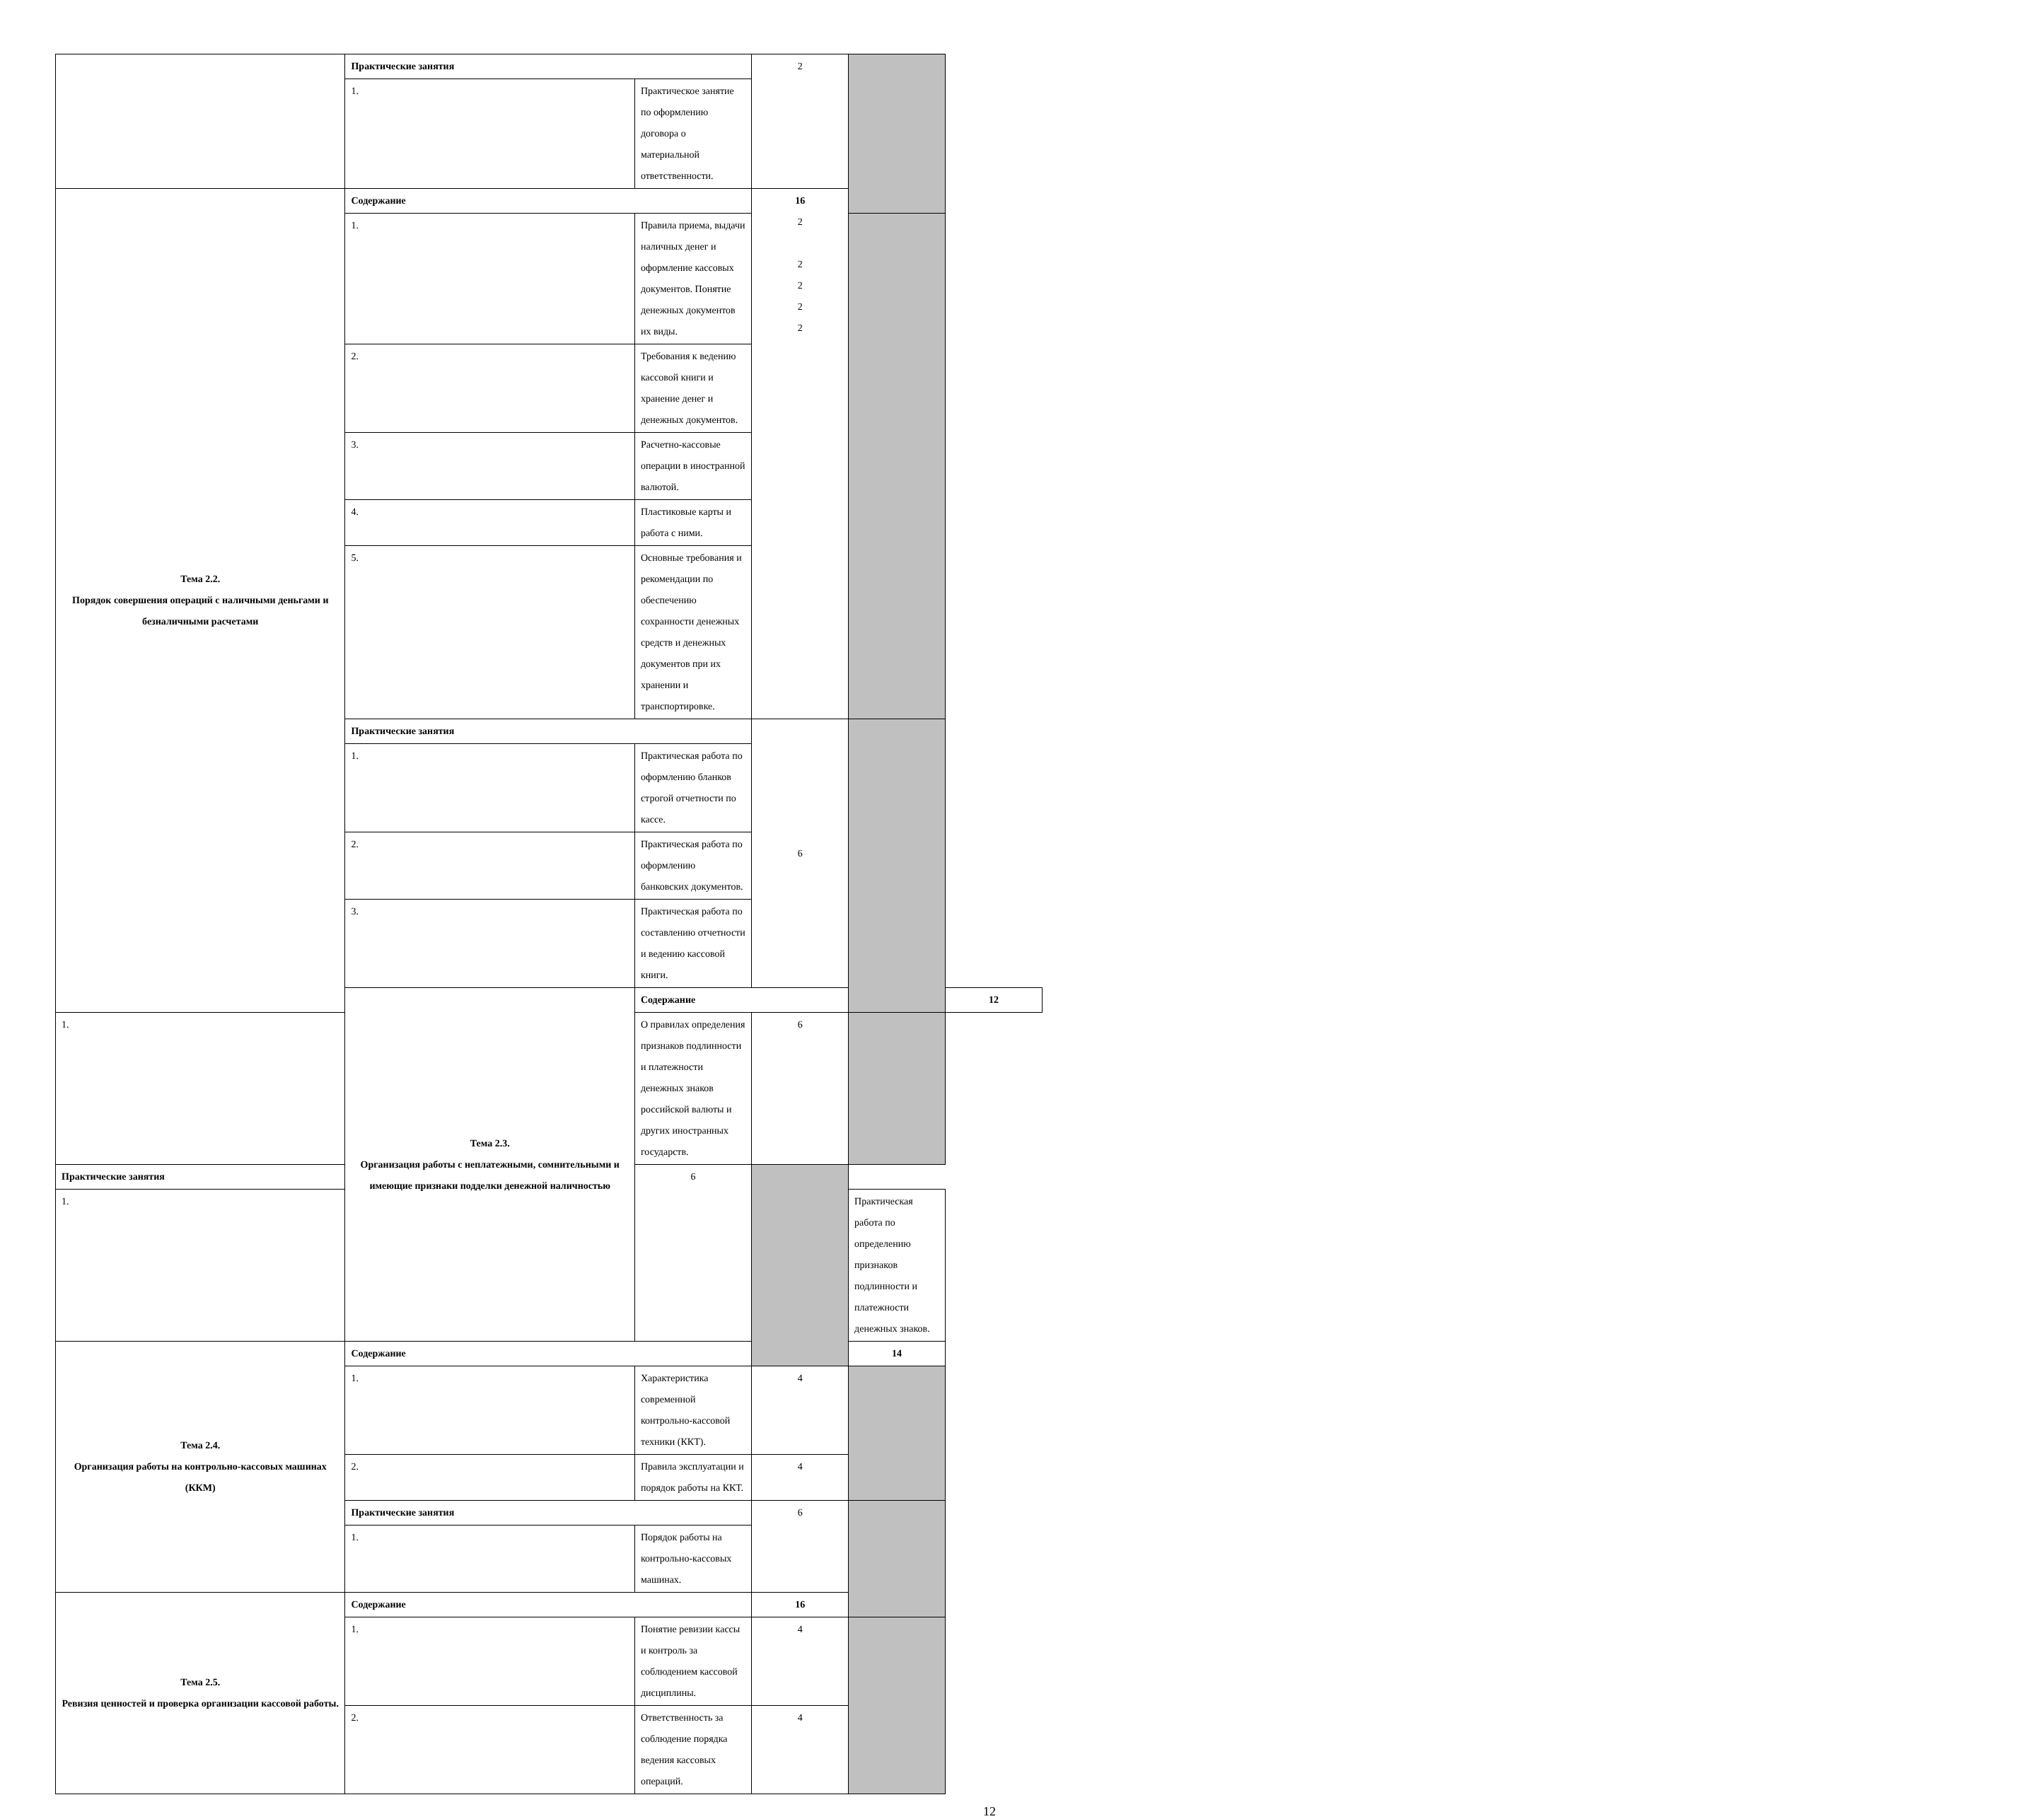| | Практические занятия | | 2 | | |
| | 1. | Практическое занятие по оформлению договора о материальной ответственности. | | | |
| Тема 2.2. Порядок совершения операций с наличными деньгами и безналичными расчетами | Содержание | | 16 2 2 2 2 2 | | |
| | 1. | Правила приема, выдачи наличных денег и оформление кассовых документов. Понятие денежных документов их виды. | | | |
| | 2. | Требования к ведению кассовой книги и хранение денег и денежных документов. | | | |
| | 3. | Расчетно-кассовые операции в иностранной валютой. | | | |
| | 4. | Пластиковые карты и работа с ними. | | | |
| | 5. | Основные требования и рекомендации по обеспечению сохранности денежных средств и денежных документов при их хранении и транспортировке. | | | |
| | Практические занятия | | 6 | | |
| | 1. | Практическая работа по оформлению бланков строгой отчетности по кассе. | | | |
| | 2. | Практическая работа по оформлению банковских документов. | | | |
| | 3. | Практическая работа по составлению отчетности и ведению кассовой книги. | | | |
| | Тема 2.3. Организация работы с неплатежными, сомнительными и имеющие признаки подделки денежной наличностью | Содержание | | | 12 |
| 1. | | О правилах определения признаков подлинности и платежности денежных знаков российской валюты и других иностранных государств. | 6 | | |
| Практические занятия | | 6 | | | |
| 1. | | | | Практическая работа по определению признаков подлинности и платежности денежных знаков. | |
| Тема 2.4. Организация работы на контрольно-кассовых машинах (ККМ) | Содержание | | | 14 | |
| | 1. | Характеристика современной контрольно-кассовой техники (ККТ). | 4 | | |
| | 2. | Правила эксплуатации и порядок работы на ККТ. | 4 | | |
| | Практические занятия | | 6 | | |
| | 1. | Порядок работы на контрольно-кассовых машинах. | | | |
| Тема 2.5. Ревизия ценностей и проверка организации кассовой работы. | Содержание | | 16 | | |
| | 1. | Понятие ревизии кассы и контроль за соблюдением кассовой дисциплины. | 4 | | |
| | 2. | Ответственность за соблюдение порядка ведения кассовых операций. | 4 | | |
12